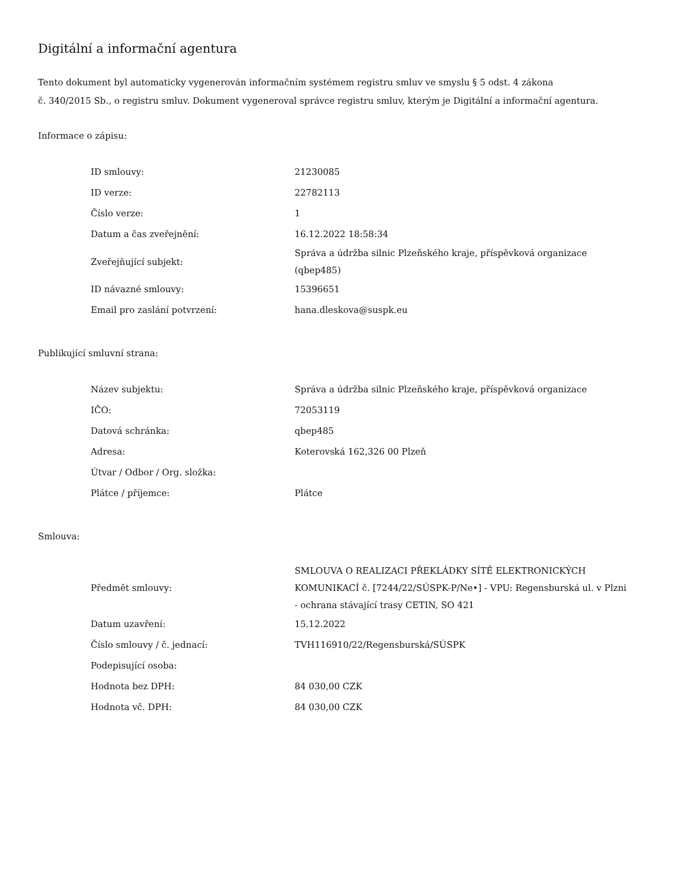Digitální a informační agentura
Tento dokument byl automaticky vygenerován informačním systémem registru smluv ve smyslu § 5 odst. 4 zákona
č. 340/2015 Sb., o registru smluv. Dokument vygeneroval správce registru smluv, kterým je Digitální a informační agentura.
Informace o zápisu:
| ID smlouvy: | 21230085 |
| ID verze: | 22782113 |
| Číslo verze: | 1 |
| Datum a čas zveřejnění: | 16.12.2022 18:58:34 |
| Zveřejňující subjekt: | Správa a údržba silnic Plzeňského kraje, příspěvková organizace (qbep485) |
| ID návazné smlouvy: | 15396651 |
| Email pro zaslání potvrzení: | hana.dleskova@suspk.eu |
Publikující smluvní strana:
| Název subjektu: | Správa a údržba silnic Plzeňského kraje, příspěvková organizace |
| IČO: | 72053119 |
| Datová schránka: | qbep485 |
| Adresa: | Koterovská 162,326 00 Plzeň |
| Útvar / Odbor / Org. složka: | |
| Plátce / příjemce: | Plátce |
Smlouva:
| Předmět smlouvy: | SMLOUVA O REALIZACI PŘEKLÁDKY SÍTĚ ELEKTRONICKÝCH KOMUNIKACÍ č. [7244/22/SÚSPK-P/Ne•] - VPU: Regensburská ul. v Plzni - ochrana stávající trasy CETIN, SO 421 |
| Datum uzavření: | 15.12.2022 |
| Číslo smlouvy / č. jednací: | TVH116910/22/Regensburská/SÚSPK |
| Podepisující osoba: | |
| Hodnota bez DPH: | 84 030,00 CZK |
| Hodnota vč. DPH: | 84 030,00 CZK |